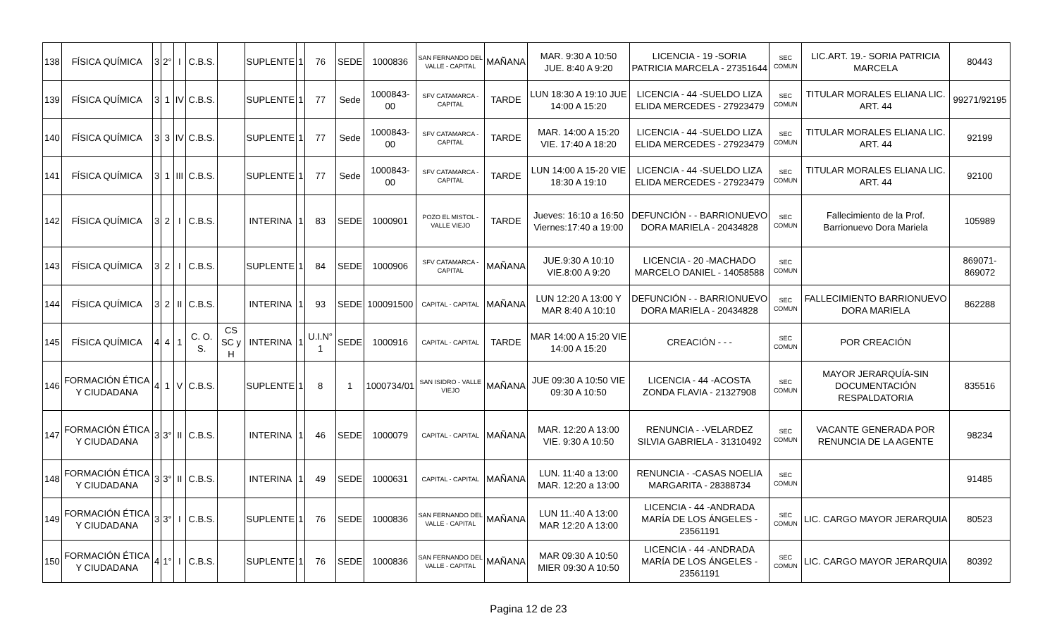| 138 | FÍSICA QUÍMICA | 3 | 2° | I | C.B.S. | | SUPLENTE | 1 | 76 | SEDE | 1000836 | SAN FERNANDO DEL VALLE - CAPITAL | MAÑANA | MAR. 9:30 A 10:50 JUE. 8:40 A 9:20 | LICENCIA - 19 -SORIA PATRICIA MARCELA - 27351644 | SEC COMUN | LIC.ART. 19.- SORIA PATRICIA MARCELA | 80443 |
| 139 | FÍSICA QUÍMICA | 3 | 1 | IV | C.B.S. | | SUPLENTE | 1 | 77 | Sede | 1000843-00 | SFV CATAMARCA - CAPITAL | TARDE | LUN 18:30 A 19:10 JUE 14:00 A 15:20 | LICENCIA - 44 -SUELDO LIZA ELIDA MERCEDES - 27923479 | SEC COMUN | TITULAR MORALES ELIANA LIC. ART. 44 | 99271/92195 |
| 140 | FÍSICA QUÍMICA | 3 | 3 | IV | C.B.S. | | SUPLENTE | 1 | 77 | Sede | 1000843-00 | SFV CATAMARCA - CAPITAL | TARDE | MAR. 14:00 A 15:20 VIE. 17:40 A 18:20 | LICENCIA - 44 -SUELDO LIZA ELIDA MERCEDES - 27923479 | SEC COMUN | TITULAR MORALES ELIANA LIC. ART. 44 | 92199 |
| 141 | FÍSICA QUÍMICA | 3 | 1 | III | C.B.S. | | SUPLENTE | 1 | 77 | Sede | 1000843-00 | SFV CATAMARCA - CAPITAL | TARDE | LUN 14:00 A 15-20 VIE 18:30 A 19:10 | LICENCIA - 44 -SUELDO LIZA ELIDA MERCEDES - 27923479 | SEC COMUN | TITULAR MORALES ELIANA LIC. ART. 44 | 92100 |
| 142 | FÍSICA QUÍMICA | 3 | 2 | I | C.B.S. | | INTERINA | 1 | 83 | SEDE | 1000901 | POZO EL MISTOL - VALLE VIEJO | TARDE | Jueves: 16:10 a 16:50 Viernes:17:40 a 19:00 | DEFUNCIÓN - - BARRIONUEVO DORA MARIELA - 20434828 | SEC COMUN | Fallecimiento de la Prof. Barrionuevo Dora Mariela | 105989 |
| 143 | FÍSICA QUÍMICA | 3 | 2 | I | C.B.S. | | SUPLENTE | 1 | 84 | SEDE | 1000906 | SFV CATAMARCA - CAPITAL | MAÑANA | JUE.9:30 A 10:10 VIE.8:00 A 9:20 | LICENCIA - 20 -MACHADO MARCELO DANIEL - 14058588 | SEC COMUN | | 869071-869072 |
| 144 | FÍSICA QUÍMICA | 3 | 2 | II | C.B.S. | | INTERINA | 1 | 93 | SEDE | 100091500 | CAPITAL - CAPITAL | MAÑANA | LUN 12:20 A 13:00 Y MAR 8:40 A 10:10 | DEFUNCIÓN - - BARRIONUEVO DORA MARIELA - 20434828 | SEC COMUN | FALLECIMIENTO BARRIONUEVO DORA MARIELA | 862288 |
| 145 | FÍSICA QUÍMICA | 4 | 4 | 1 | C. O. S. | CS SC y H | INTERINA | 1 | U.I.N° 1 | SEDE | 1000916 | CAPITAL - CAPITAL | TARDE | MAR 14:00 A 15:20 VIE 14:00 A 15:20 | CREACIÓN - - - | SEC COMUN | POR CREACIÓN | |
| 146 | FORMACIÓN ÉTICA Y CIUDADANA | 4 | 1 | V | C.B.S. | | SUPLENTE | 1 | 8 | 1 | 1000734/01 | SAN ISIDRO - VALLE VIEJO | MAÑANA | JUE 09:30 A 10:50 VIE 09:30 A 10:50 | LICENCIA - 44 -ACOSTA ZONDA FLAVIA - 21327908 | SEC COMUN | MAYOR JERARQUÍA-SIN DOCUMENTACIÓN RESPALDATORIA | 835516 |
| 147 | FORMACIÓN ÉTICA Y CIUDADANA | 3 | 3° | II | C.B.S. | | INTERINA | 1 | 46 | SEDE | 1000079 | CAPITAL - CAPITAL | MAÑANA | MAR. 12:20 A 13:00 VIE. 9:30 A 10:50 | RENUNCIA - -VELARDEZ SILVIA GABRIELA - 31310492 | SEC COMUN | VACANTE GENERADA POR RENUNCIA DE LA AGENTE | 98234 |
| 148 | FORMACIÓN ÉTICA Y CIUDADANA | 3 | 3° | II | C.B.S. | | INTERINA | 1 | 49 | SEDE | 1000631 | CAPITAL - CAPITAL | MAÑANA | LUN. 11:40 a 13:00 MAR. 12:20 a 13:00 | RENUNCIA - -CASAS NOELIA MARGARITA - 28388734 | SEC COMUN | | 91485 |
| 149 | FORMACIÓN ÉTICA Y CIUDADANA | 3 | 3° | I | C.B.S. | | SUPLENTE | 1 | 76 | SEDE | 1000836 | SAN FERNANDO DEL VALLE - CAPITAL | MAÑANA | LUN 11.:40 A 13:00 MAR 12:20 A 13:00 | LICENCIA - 44 -ANDRADA MARÍA DE LOS ÁNGELES - 23561191 | SEC COMUN | LIC. CARGO MAYOR JERARQUIA | 80523 |
| 150 | FORMACIÓN ÉTICA Y CIUDADANA | 4 | 1° | I | C.B.S. | | SUPLENTE | 1 | 76 | SEDE | 1000836 | SAN FERNANDO DEL VALLE - CAPITAL | MAÑANA | MAR 09:30 A 10:50 MIER 09:30 A 10:50 | LICENCIA - 44 -ANDRADA MARÍA DE LOS ÁNGELES - 23561191 | SEC COMUN | LIC. CARGO MAYOR JERARQUIA | 80392 |
Pagina 12 de 23